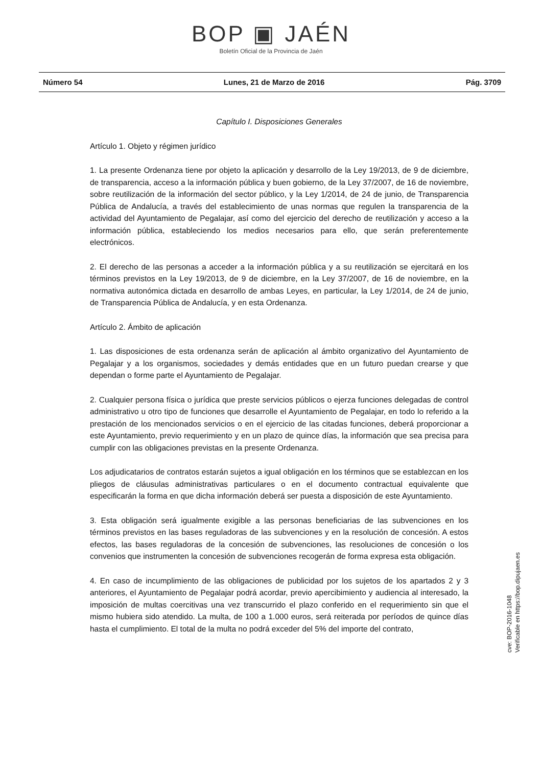BOP ▣ JAÉN
Boletín Oficial de la Provincia de Jaén
Número 54 Lunes, 21 de Marzo de 2016 Pág. 3709
Capítulo I. Disposiciones Generales
Artículo 1. Objeto y régimen jurídico
1. La presente Ordenanza tiene por objeto la aplicación y desarrollo de la Ley 19/2013, de 9 de diciembre, de transparencia, acceso a la información pública y buen gobierno, de la Ley 37/2007, de 16 de noviembre, sobre reutilización de la información del sector público, y la Ley 1/2014, de 24 de junio, de Transparencia Pública de Andalucía, a través del establecimiento de unas normas que regulen la transparencia de la actividad del Ayuntamiento de Pegalajar, así como del ejercicio del derecho de reutilización y acceso a la información pública, estableciendo los medios necesarios para ello, que serán preferentemente electrónicos.
2. El derecho de las personas a acceder a la información pública y a su reutilización se ejercitará en los términos previstos en la Ley 19/2013, de 9 de diciembre, en la Ley 37/2007, de 16 de noviembre, en la normativa autonómica dictada en desarrollo de ambas Leyes, en particular, la Ley 1/2014, de 24 de junio, de Transparencia Pública de Andalucía, y en esta Ordenanza.
Artículo 2. Ámbito de aplicación
1. Las disposiciones de esta ordenanza serán de aplicación al ámbito organizativo del Ayuntamiento de Pegalajar y a los organismos, sociedades y demás entidades que en un futuro puedan crearse y que dependan o forme parte el Ayuntamiento de Pegalajar.
2. Cualquier persona física o jurídica que preste servicios públicos o ejerza funciones delegadas de control administrativo u otro tipo de funciones que desarrolle el Ayuntamiento de Pegalajar, en todo lo referido a la prestación de los mencionados servicios o en el ejercicio de las citadas funciones, deberá proporcionar a este Ayuntamiento, previo requerimiento y en un plazo de quince días, la información que sea precisa para cumplir con las obligaciones previstas en la presente Ordenanza.
Los adjudicatarios de contratos estarán sujetos a igual obligación en los términos que se establezcan en los pliegos de cláusulas administrativas particulares o en el documento contractual equivalente que especificarán la forma en que dicha información deberá ser puesta a disposición de este Ayuntamiento.
3. Esta obligación será igualmente exigible a las personas beneficiarias de las subvenciones en los términos previstos en las bases reguladoras de las subvenciones y en la resolución de concesión. A estos efectos, las bases reguladoras de la concesión de subvenciones, las resoluciones de concesión o los convenios que instrumenten la concesión de subvenciones recogerán de forma expresa esta obligación.
4. En caso de incumplimiento de las obligaciones de publicidad por los sujetos de los apartados 2 y 3 anteriores, el Ayuntamiento de Pegalajar podrá acordar, previo apercibimiento y audiencia al interesado, la imposición de multas coercitivas una vez transcurrido el plazo conferido en el requerimiento sin que el mismo hubiera sido atendido. La multa, de 100 a 1.000 euros, será reiterada por períodos de quince días hasta el cumplimiento. El total de la multa no podrá exceder del 5% del importe del contrato,
cve: BOP-2016-1048
Verificable en https://bop.dipujaen.es